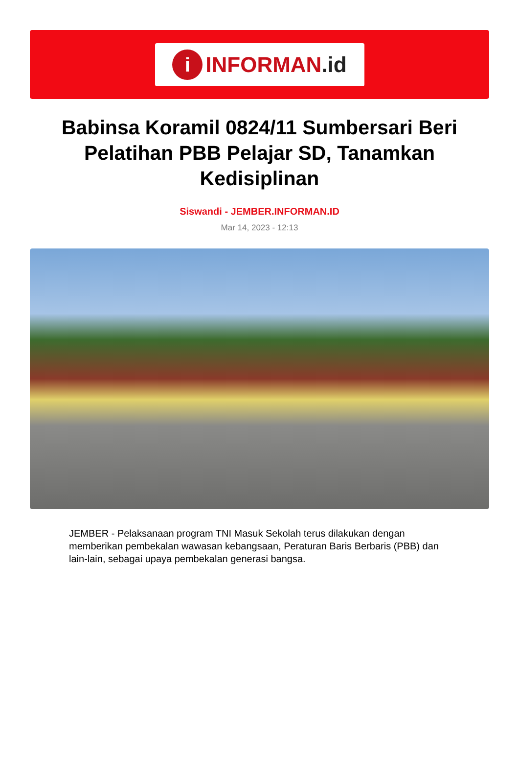i
INFORMAN.id
Babinsa Koramil 0824/11 Sumbersari Beri Pelatihan PBB Pelajar SD, Tanamkan Kedisiplinan
Siswandi - JEMBER.INFORMAN.ID
Mar 14, 2023 - 12:13
JEMBER - Pelaksanaan program TNI Masuk Sekolah terus dilakukan dengan memberikan pembekalan wawasan kebangsaan, Peraturan Baris Berbaris (PBB) dan lain-lain, sebagai upaya pembekalan generasi bangsa.